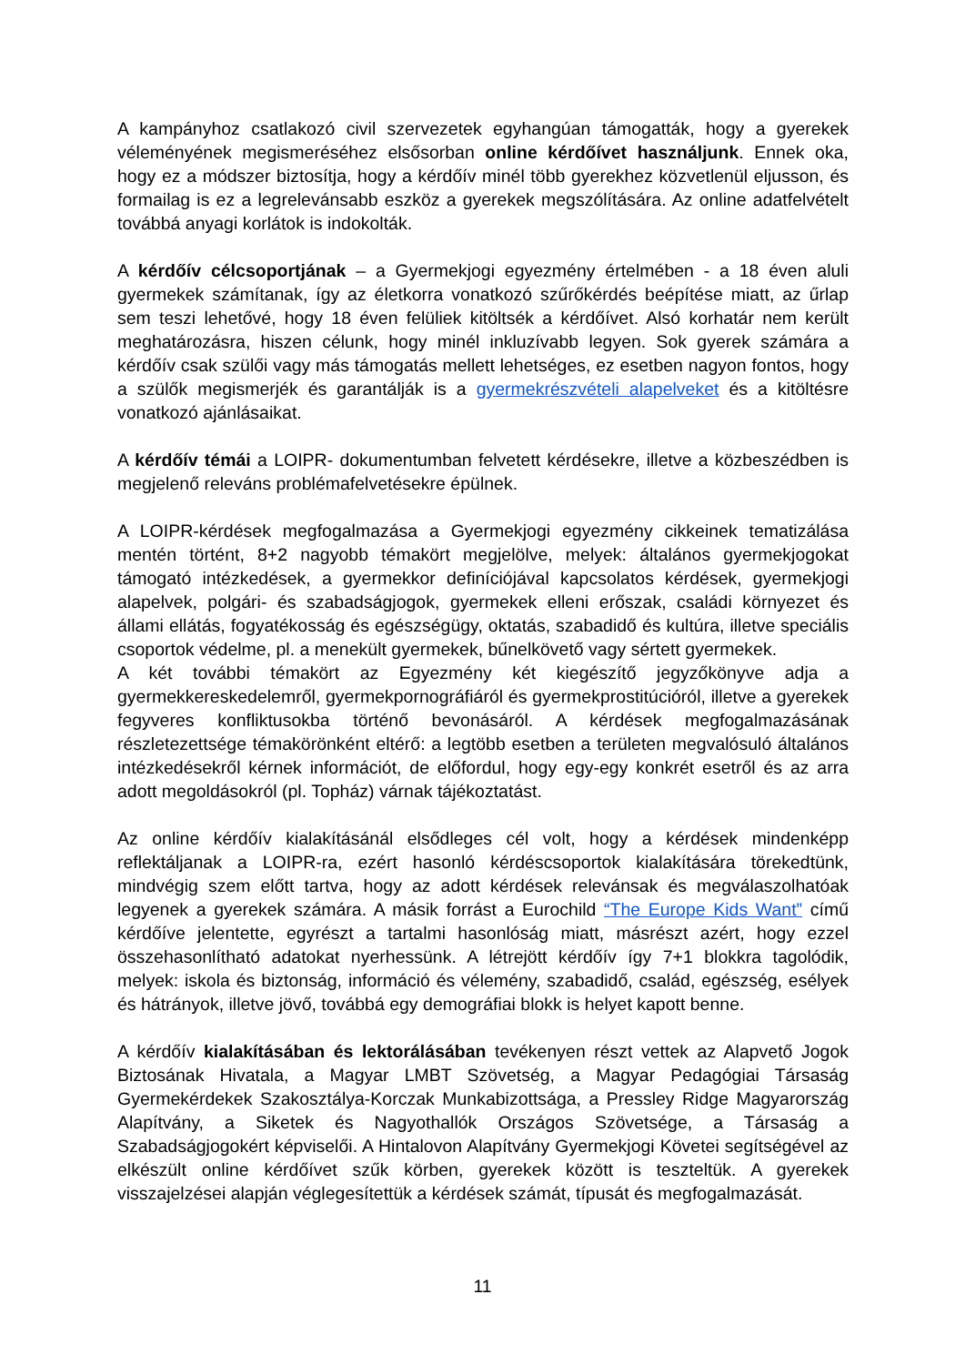A kampányhoz csatlakozó civil szervezetek egyhangúan támogatták, hogy a gyerekek véleményének megismeréséhez elsősorban online kérdőívet használjunk. Ennek oka, hogy ez a módszer biztosítja, hogy a kérdőív minél több gyerekhez közvetlenül eljusson, és formailag is ez a legrelevánsabb eszköz a gyerekek megszólítására. Az online adatfelvételt továbbá anyagi korlátok is indokolták.
A kérdőív célcsoportjának – a Gyermekjogi egyezmény értelmében - a 18 éven aluli gyermekek számítanak, így az életkorra vonatkozó szűrőkérdés beépítése miatt, az űrlap sem teszi lehetővé, hogy 18 éven felüliek kitöltsék a kérdőívet. Alsó korhatár nem került meghatározásra, hiszen célunk, hogy minél inkluzívabb legyen. Sok gyerek számára a kérdőív csak szülői vagy más támogatás mellett lehetséges, ez esetben nagyon fontos, hogy a szülők megismerjék és garantálják is a gyermekrészvételi alapelveket és a kitöltésre vonatkozó ajánlásaikat.
A kérdőív témái a LOIPR- dokumentumban felvetett kérdésekre, illetve a közbeszédben is megjelenő releváns problémafelvetésekre épülnek.
A LOIPR-kérdések megfogalmazása a Gyermekjogi egyezmény cikkeinek tematizálása mentén történt, 8+2 nagyobb témakört megjelölve, melyek: általános gyermekjogokat támogató intézkedések, a gyermekkor definíciójával kapcsolatos kérdések, gyermekjogi alapelvek, polgári- és szabadságjogok, gyermekek elleni erőszak, családi környezet és állami ellátás, fogyatékosság és egészségügy, oktatás, szabadidő és kultúra, illetve speciális csoportok védelme, pl. a menekült gyermekek, bűnelkövető vagy sértett gyermekek.
A két további témakört az Egyezmény két kiegészítő jegyzőkönyve adja a gyermekkereskedelemről, gyermekpornográfiáról és gyermekprostitúcióról, illetve a gyerekek fegyveres konfliktusokba történő bevonásáról. A kérdések megfogalmazásának részletezettsége témakörönként eltérő: a legtöbb esetben a területen megvalósuló általános intézkedésekről kérnek információt, de előfordul, hogy egy-egy konkrét esetről és az arra adott megoldásokról (pl. Topház) várnak tájékoztatást.
Az online kérdőív kialakításánál elsődleges cél volt, hogy a kérdések mindenképp reflektáljanak a LOIPR-ra, ezért hasonló kérdéscsoportok kialakítására törekedtünk, mindvégig szem előtt tartva, hogy az adott kérdések relevánsak és megválaszolhatóak legyenek a gyerekek számára. A másik forrást a Eurochild “The Europe Kids Want” című kérdőíve jelentette, egyrészt a tartalmi hasonlóság miatt, másrészt azért, hogy ezzel összehasonlítható adatokat nyerhessünk. A létrejött kérdőív így 7+1 blokkra tagolódik, melyek: iskola és biztonság, információ és vélemény, szabadidő, család, egészség, esélyek és hátrányok, illetve jövő, továbbá egy demográfiai blokk is helyet kapott benne.
A kérdőív kialakításában és lektorálásában tevékenyen részt vettek az Alapvető Jogok Biztosának Hivatala, a Magyar LMBT Szövetség, a Magyar Pedagógiai Társaság Gyermekérdekek Szakosztálya-Korczak Munkabizottsága, a Pressley Ridge Magyarország Alapítvány, a Siketek és Nagyothallók Országos Szövetsége, a Társaság a Szabadságjogokért képviselői. A Hintalovon Alapítvány Gyermekjogi Követei segítségével az elkészült online kérdőívet szűk körben, gyerekek között is teszteltük. A gyerekek visszajelzései alapján véglegesítettük a kérdések számát, típusát és megfogalmazását.
11